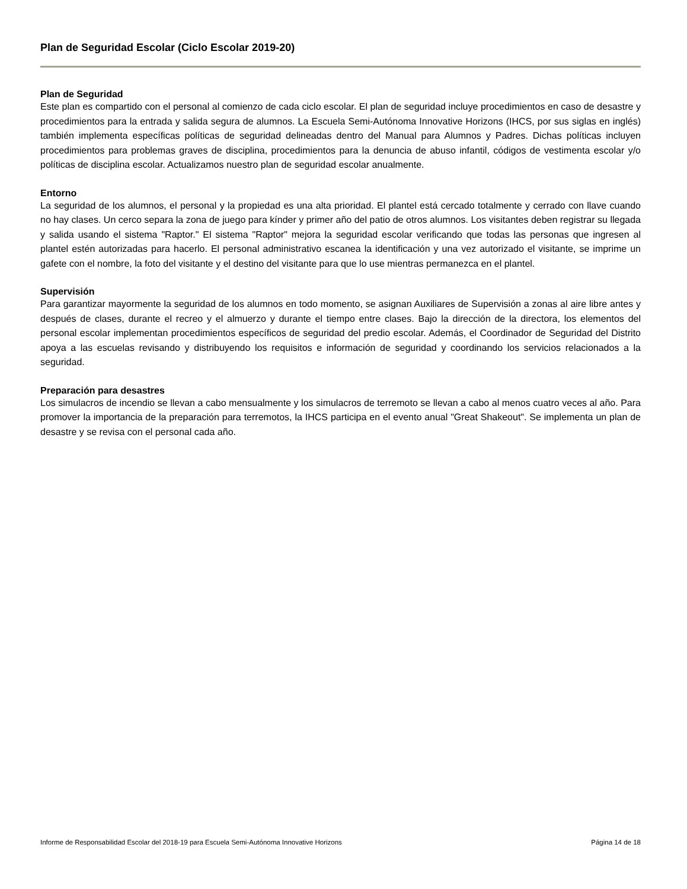Plan de Seguridad Escolar (Ciclo Escolar 2019-20)
Plan de Seguridad
Este plan es compartido con el personal al comienzo de cada ciclo escolar. El plan de seguridad incluye procedimientos en caso de desastre y procedimientos para la entrada y salida segura de alumnos. La Escuela Semi-Autónoma Innovative Horizons (IHCS, por sus siglas en inglés) también implementa específicas políticas de seguridad delineadas dentro del Manual para Alumnos y Padres. Dichas políticas incluyen procedimientos para problemas graves de disciplina, procedimientos para la denuncia de abuso infantil, códigos de vestimenta escolar y/o políticas de disciplina escolar. Actualizamos nuestro plan de seguridad escolar anualmente.
Entorno
La seguridad de los alumnos, el personal y la propiedad es una alta prioridad. El plantel está cercado totalmente y cerrado con llave cuando no hay clases. Un cerco separa la zona de juego para kínder y primer año del patio de otros alumnos. Los visitantes deben registrar su llegada y salida usando el sistema "Raptor." El sistema "Raptor" mejora la seguridad escolar verificando que todas las personas que ingresen al plantel estén autorizadas para hacerlo. El personal administrativo escanea la identificación y una vez autorizado el visitante, se imprime un gafete con el nombre, la foto del visitante y el destino del visitante para que lo use mientras permanezca en el plantel.
Supervisión
Para garantizar mayormente la seguridad de los alumnos en todo momento, se asignan Auxiliares de Supervisión a zonas al aire libre antes y después de clases, durante el recreo y el almuerzo y durante el tiempo entre clases. Bajo la dirección de la directora, los elementos del personal escolar implementan procedimientos específicos de seguridad del predio escolar. Además, el Coordinador de Seguridad del Distrito apoya a las escuelas revisando y distribuyendo los requisitos e información de seguridad y coordinando los servicios relacionados a la seguridad.
Preparación para desastres
Los simulacros de incendio se llevan a cabo mensualmente y los simulacros de terremoto se llevan a cabo al menos cuatro veces al año. Para promover la importancia de la preparación para terremotos, la IHCS participa en el evento anual "Great Shakeout". Se implementa un plan de desastre y se revisa con el personal cada año.
Informe de Responsabilidad Escolar del 2018-19 para Escuela Semi-Autónoma Innovative Horizons Página 14 de 18